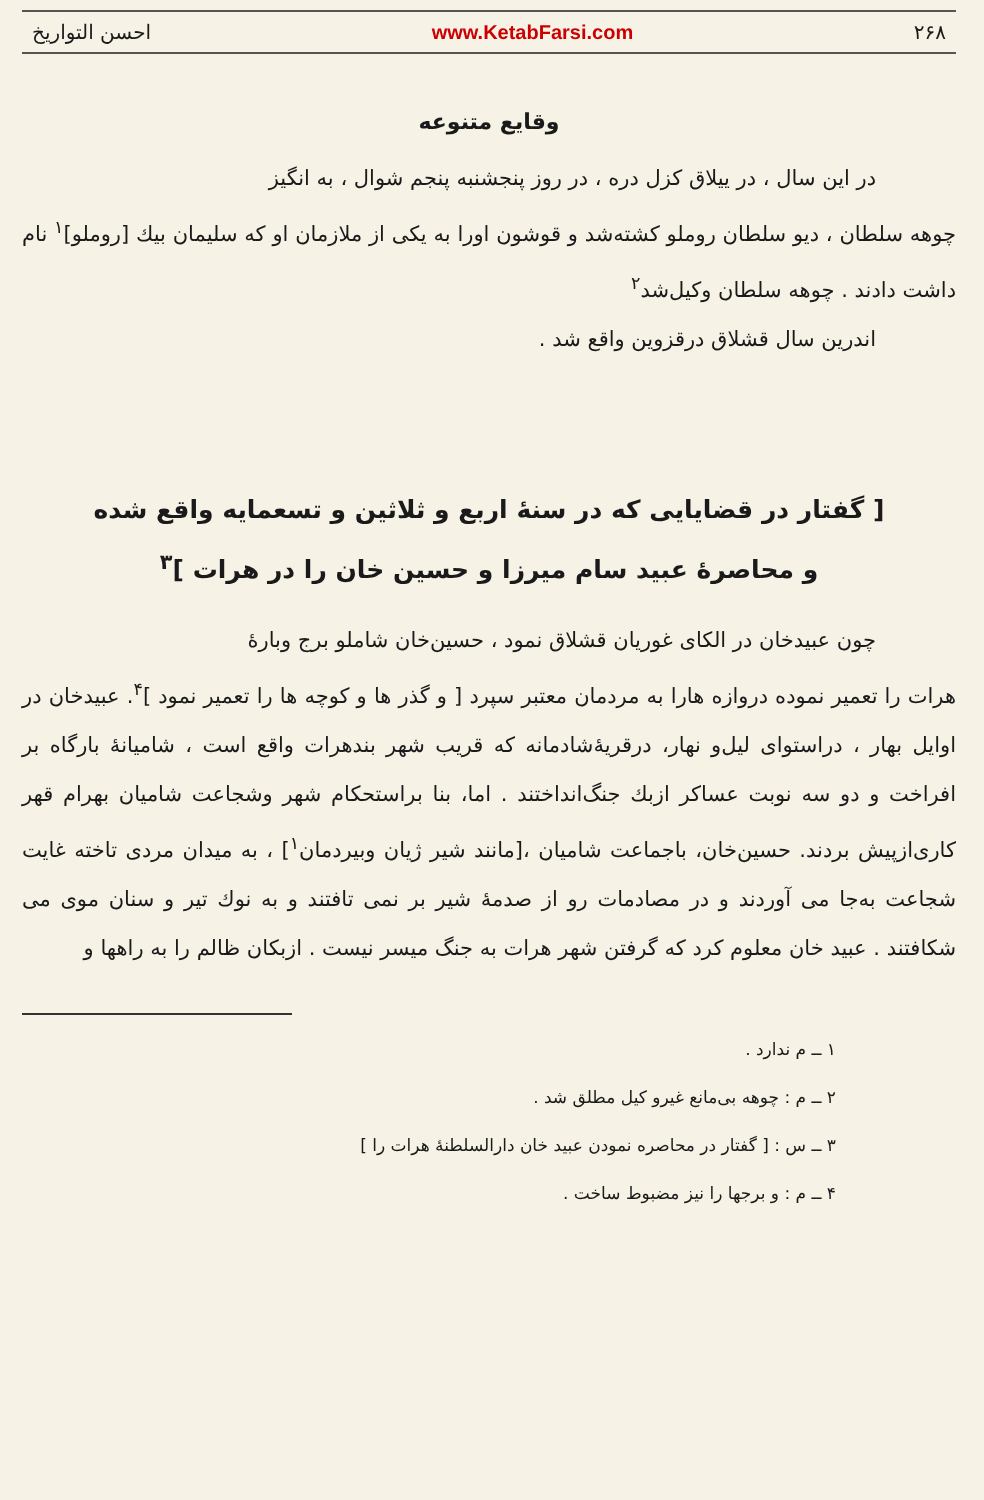۲۶۸ www.KetabFarsi.com احسن التواریخ
وقایع متنوعه
در این سال ، در ییلاق کزل دره ، در روز پنجشنبه پنجم شوال ، به انگیز
چوهه سلطان ، دیو سلطان روملو کشته‌شد و قوشون اورا به یکی از ملازمان او که سلیمان بیك [روملو]<sup>۱</sup> نام داشت دادند . چوهه سلطان وکیل‌شد<sup>۲</sup>
اندرین سال قشلاق درقزوین واقع شد .
[ گفتار در قضایایی که در سنهٔ اربع و ثلاثین و تسعمایه واقع شده
و محاصرهٔ عبید سام میرزا و حسین خان را در هرات ]<sup>۳</sup>
چون عبیدخان در الکای غوریان قشلاق نمود ، حسین‌خان شاملو برج وبارهٔ
هرات را تعمیر نموده دروازه هارا به مردمان معتبر سپرد [ و گذر ها و کوچه ها را تعمیر نمود ]<sup>۴</sup>. عبیدخان در اوایل بهار ، دراستوای لیل‌و نهار، درقریهٔ‌شادمانه که قریب شهر بندهرات واقع است ، شامیانهٔ بارگاه بر افراخت و دو سه نوبت عساکر ازبك جنگ‌انداختند . اما، بنا براستحکام شهر وشجاعت شامیان بهرام قهر کاری‌ازپیش بردند. حسین‌خان، باجماعت شامیان ،[مانند شیر ژیان وبیردمان<sup>۱</sup>] ، به میدان مردی تاخته غایت شجاعت به‌جا می آوردند و در مصادمات رو از صدمهٔ شیر بر نمی تافتند و به نوك تیر و سنان موی می شکافتند . عبید خان معلوم کرد که گرفتن شهر هرات به جنگ میسر نیست . ازبکان ظالم را به راهها و
۱ ــ م ندارد .
۲ ــ م : چوهه بی‌مانع غیرو کیل مطلق شد .
۳ ــ س : [ گفتار در محاصره نمودن عبید خان دارالسلطنهٔ هرات را ]
۴ ــ م : و برجها را نیز مضبوط ساخت .